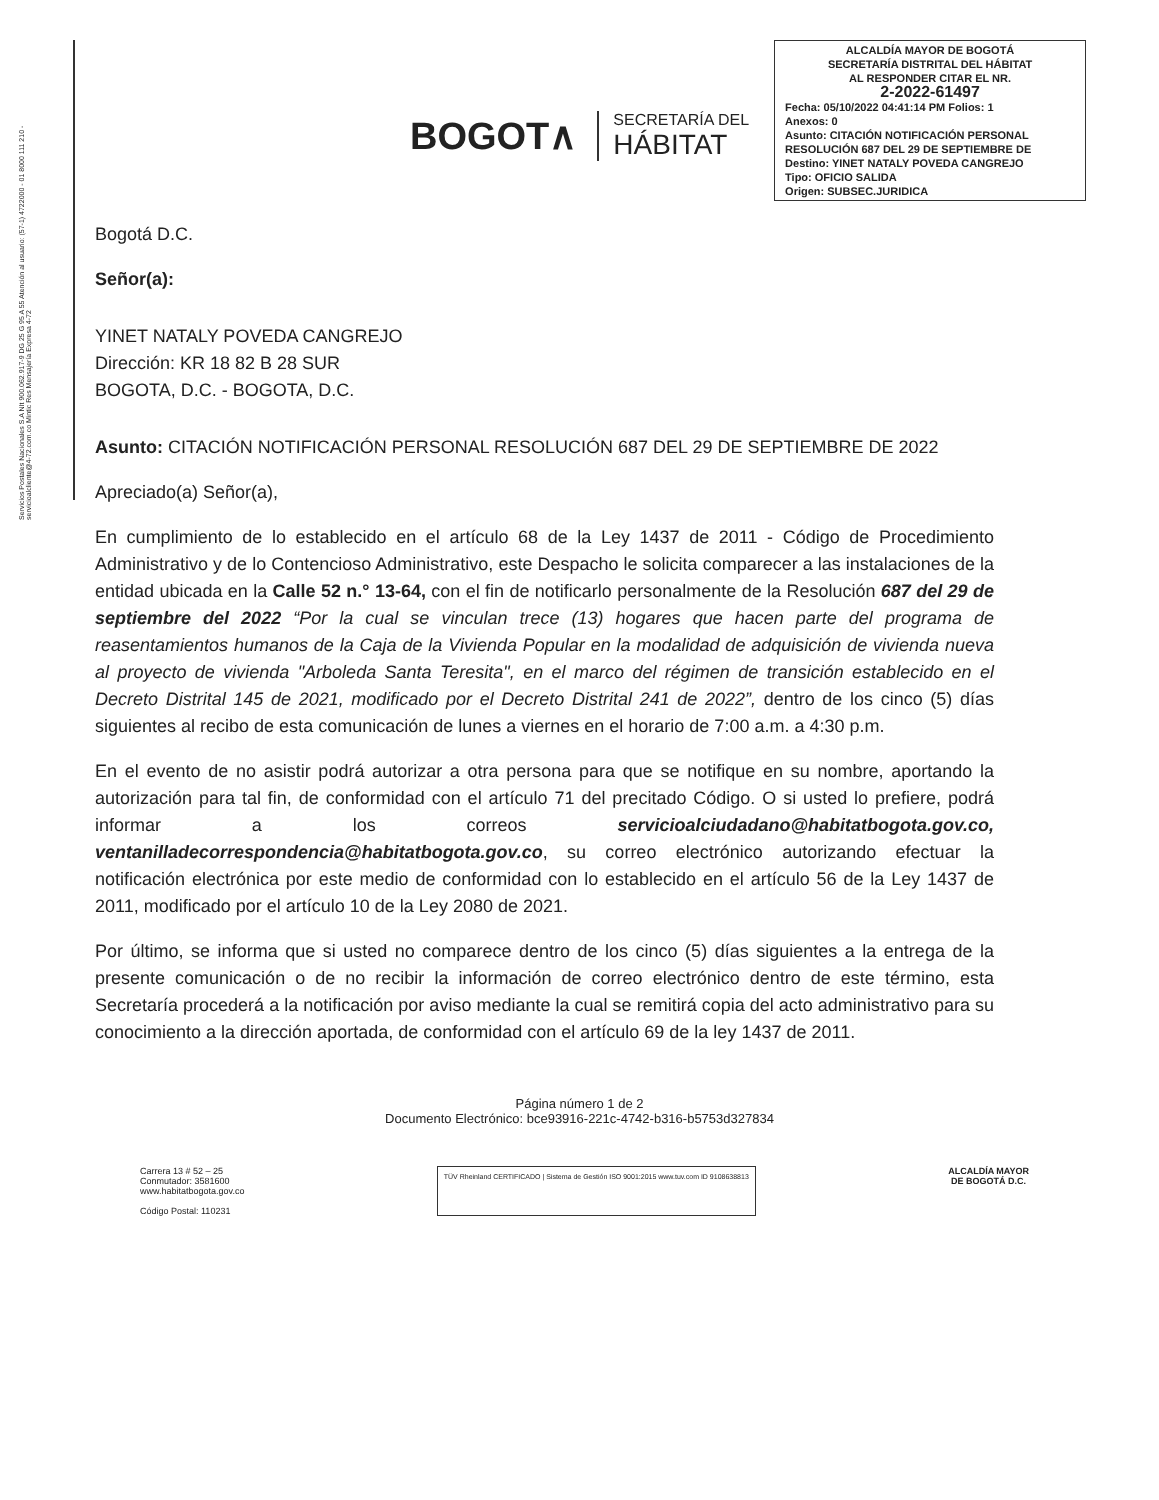Servicios Postales Nacionales S.A NIt 900.062.917-9 DG 25 G 95 A 55 Atención al usuario: (57-1) 4722000 - 01 8000 111 210 - servicioalcliente@4-72.com.co Mintic Res Mensajería Expresa 4-72
BOGOT∧
SECRETARÍA DEL
HÁBITAT
ALCALDÍA MAYOR DE BOGOTÁ
SECRETARÍA DISTRITAL DEL HÁBITAT
AL RESPONDER CITAR EL NR.
2-2022-61497
Fecha: 05/10/2022 04:41:14 PM Folios: 1
Anexos: 0
Asunto: CITACIÓN NOTIFICACIÓN PERSONAL RESOLUCIÓN 687 DEL 29 DE SEPTIEMBRE DE
Destino: YINET NATALY POVEDA CANGREJO
Tipo: OFICIO SALIDA
Origen: SUBSEC.JURIDICA
Bogotá D.C.
Señor(a):
YINET NATALY POVEDA CANGREJO
Dirección: KR 18 82 B 28 SUR
BOGOTA, D.C. - BOGOTA, D.C.
Asunto: CITACIÓN NOTIFICACIÓN PERSONAL RESOLUCIÓN 687 DEL 29 DE SEPTIEMBRE DE 2022
Apreciado(a) Señor(a),
En cumplimiento de lo establecido en el artículo 68 de la Ley 1437 de 2011 - Código de Procedimiento Administrativo y de lo Contencioso Administrativo, este Despacho le solicita comparecer a las instalaciones de la entidad ubicada en la Calle 52 n.° 13-64, con el fin de notificarlo personalmente de la Resolución 687 del 29 de septiembre del 2022 “Por la cual se vinculan trece (13) hogares que hacen parte del programa de reasentamientos humanos de la Caja de la Vivienda Popular en la modalidad de adquisición de vivienda nueva al proyecto de vivienda "Arboleda Santa Teresita", en el marco del régimen de transición establecido en el Decreto Distrital 145 de 2021, modificado por el Decreto Distrital 241 de 2022”, dentro de los cinco (5) días siguientes al recibo de esta comunicación de lunes a viernes en el horario de 7:00 a.m. a 4:30 p.m.
En el evento de no asistir podrá autorizar a otra persona para que se notifique en su nombre, aportando la autorización para tal fin, de conformidad con el artículo 71 del precitado Código. O si usted lo prefiere, podrá informar a los correos servicioalciudadano@habitatbogota.gov.co, ventanilladecorrespondencia@habitatbogota.gov.co, su correo electrónico autorizando efectuar la notificación electrónica por este medio de conformidad con lo establecido en el artículo 56 de la Ley 1437 de 2011, modificado por el artículo 10 de la Ley 2080 de 2021.
Por último, se informa que si usted no comparece dentro de los cinco (5) días siguientes a la entrega de la presente comunicación o de no recibir la información de correo electrónico dentro de este término, esta Secretaría procederá a la notificación por aviso mediante la cual se remitirá copia del acto administrativo para su conocimiento a la dirección aportada, de conformidad con el artículo 69 de la ley 1437 de 2011.
Página número 1 de 2
Documento Electrónico: bce93916-221c-4742-b316-b5753d327834
Carrera 13 # 52 – 25
Conmutador: 3581600
www.habitatbogota.gov.co
Código Postal: 110231
TÜV Rheinland CERTIFICADO | Sistema de Gestión ISO 9001:2015 www.tuv.com ID 9108638813
ALCALDÍA MAYOR
DE BOGOTÁ D.C.